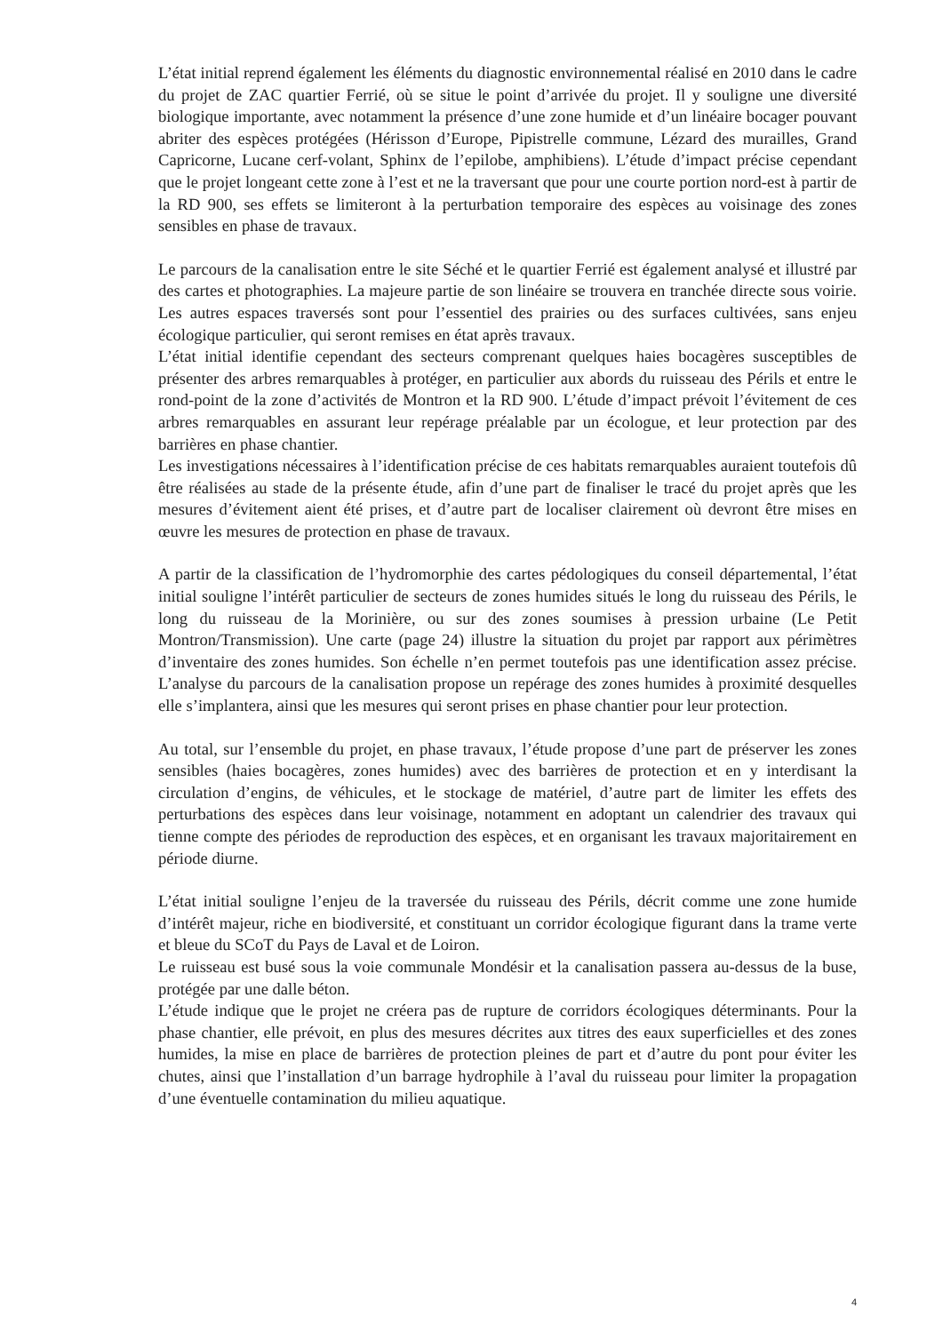L’état initial reprend également les éléments du diagnostic environnemental réalisé en 2010 dans le cadre du projet de ZAC quartier Ferrié, où se situe le point d’arrivée du projet. Il y souligne une diversité biologique importante, avec notamment la présence d’une zone humide et d’un linéaire bocager pouvant abriter des espèces protégées (Hérisson d’Europe, Pipistrelle commune, Lézard des murailles, Grand Capricorne, Lucane cerf-volant, Sphinx de l’epilobe, amphibiens). L’étude d’impact précise cependant que le projet longeant cette zone à l’est et ne la traversant que pour une courte portion nord-est à partir de la RD 900, ses effets se limiteront à la perturbation temporaire des espèces au voisinage des zones sensibles en phase de travaux.
Le parcours de la canalisation entre le site Séché et le quartier Ferrié est également analysé et illustré par des cartes et photographies. La majeure partie de son linéaire se trouvera en tranchée directe sous voirie. Les autres espaces traversés sont pour l’essentiel des prairies ou des surfaces cultivées, sans enjeu écologique particulier, qui seront remises en état après travaux.
L’état initial identifie cependant des secteurs comprenant quelques haies bocagères susceptibles de présenter des arbres remarquables à protéger, en particulier aux abords du ruisseau des Périls et entre le rond-point de la zone d’activités de Montron et la RD 900. L’étude d’impact prévoit l’évitement de ces arbres remarquables en assurant leur repérage préalable par un écologue, et leur protection par des barrières en phase chantier.
Les investigations nécessaires à l’identification précise de ces habitats remarquables auraient toutefois dû être réalisées au stade de la présente étude, afin d’une part de finaliser le tracé du projet après que les mesures d’évitement aient été prises, et d’autre part de localiser clairement où devront être mises en œuvre les mesures de protection en phase de travaux.
A partir de la classification de l’hydromorphie des cartes pédologiques du conseil départemental, l’état initial souligne l’intérêt particulier de secteurs de zones humides situés le long du ruisseau des Périls, le long du ruisseau de la Morinière, ou sur des zones soumises à pression urbaine (Le Petit Montron/Transmission). Une carte (page 24) illustre la situation du projet par rapport aux périmètres d’inventaire des zones humides. Son échelle n’en permet toutefois pas une identification assez précise. L’analyse du parcours de la canalisation propose un repérage des zones humides à proximité desquelles elle s’implantera, ainsi que les mesures qui seront prises en phase chantier pour leur protection.
Au total, sur l’ensemble du projet, en phase travaux, l’étude propose d’une part de préserver les zones sensibles (haies bocagères, zones humides) avec des barrières de protection et en y interdisant la circulation d’engins, de véhicules, et le stockage de matériel, d’autre part de limiter les effets des perturbations des espèces dans leur voisinage, notamment en adoptant un calendrier des travaux qui tienne compte des périodes de reproduction des espèces, et en organisant les travaux majoritairement en période diurne.
L’état initial souligne l’enjeu de la traversée du ruisseau des Périls, décrit comme une zone humide d’intérêt majeur, riche en biodiversité, et constituant un corridor écologique figurant dans la trame verte et bleue du SCoT du Pays de Laval et de Loiron.
Le ruisseau est busé sous la voie communale Mondésir et la canalisation passera au-dessus de la buse, protégée par une dalle béton.
L’étude indique que le projet ne créera pas de rupture de corridors écologiques déterminants. Pour la phase chantier, elle prévoit, en plus des mesures décrites aux titres des eaux superficielles et des zones humides, la mise en place de barrières de protection pleines de part et d’autre du pont pour éviter les chutes, ainsi que l’installation d’un barrage hydrophile à l’aval du ruisseau pour limiter la propagation d’une éventuelle contamination du milieu aquatique.
4